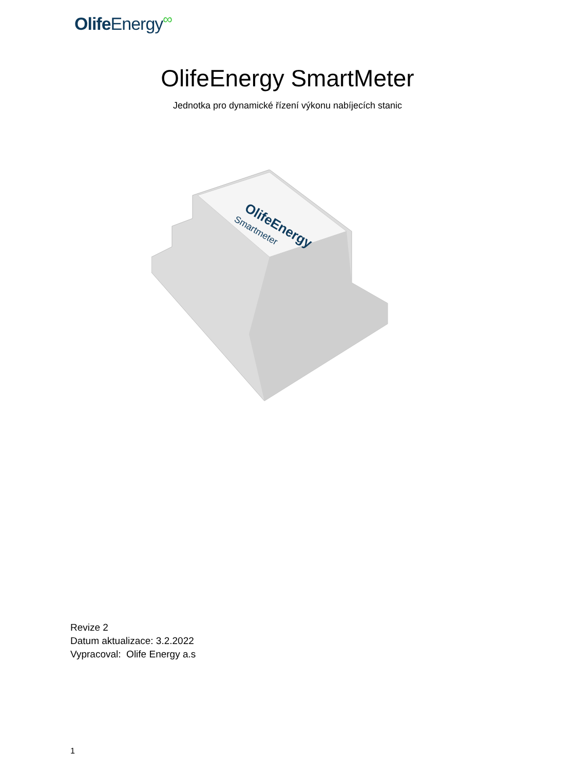Olife Energy∞
OlifeEnergy SmartMeter
Jednotka pro dynamické řízení výkonu nabíjecích stanic
OlifeEnergy
Smartmeter
Revize 2
Datum aktualizace: 3.2.2022
Vypracoval: Olife Energy a.s
1